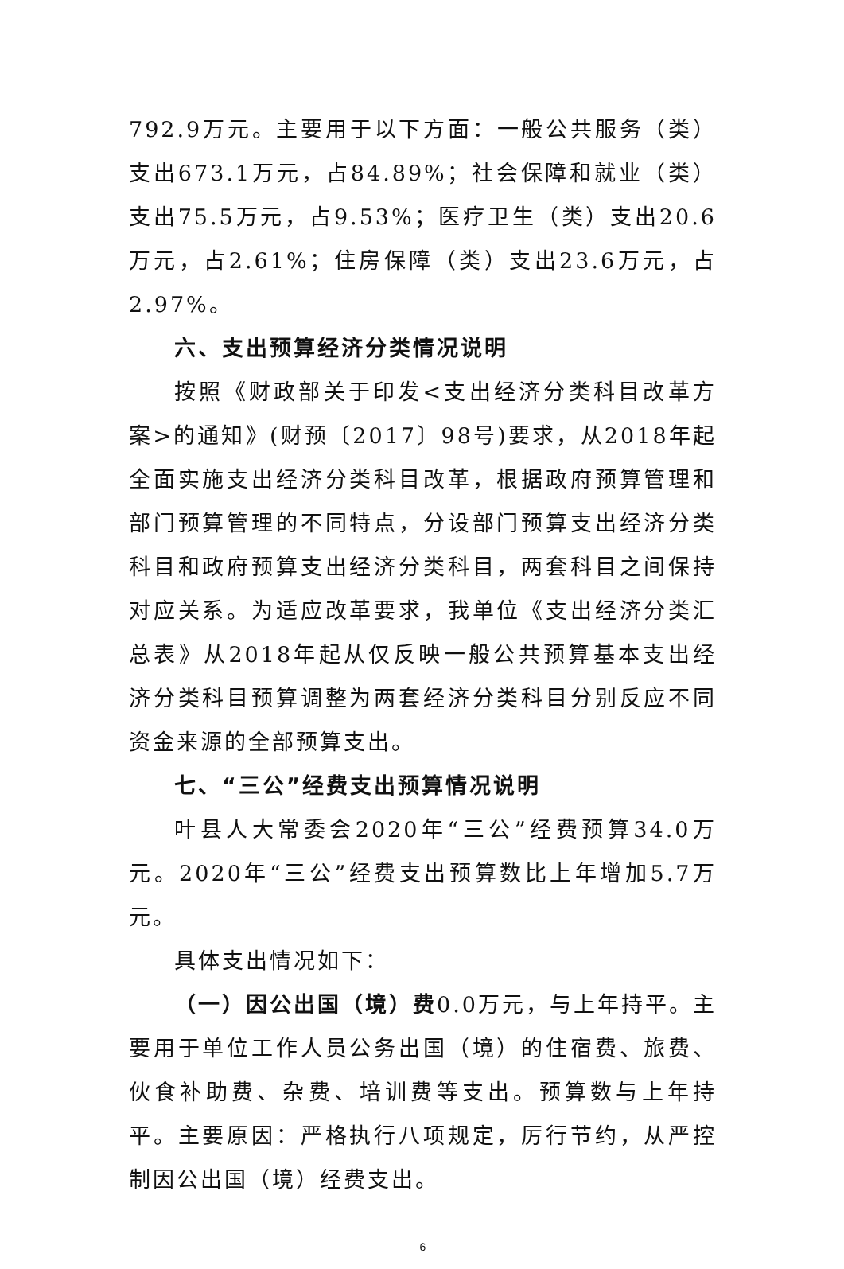792.9万元。主要用于以下方面：一般公共服务（类）支出673.1万元，占84.89%；社会保障和就业（类）支出75.5万元，占9.53%；医疗卫生（类）支出20.6万元，占2.61%；住房保障（类）支出23.6万元，占2.97%。
六、支出预算经济分类情况说明
按照《财政部关于印发<支出经济分类科目改革方案>的通知》(财预〔2017〕98号)要求，从2018年起全面实施支出经济分类科目改革，根据政府预算管理和部门预算管理的不同特点，分设部门预算支出经济分类科目和政府预算支出经济分类科目，两套科目之间保持对应关系。为适应改革要求，我单位《支出经济分类汇总表》从2018年起从仅反映一般公共预算基本支出经济分类科目预算调整为两套经济分类科目分别反应不同资金来源的全部预算支出。
七、“三公”经费支出预算情况说明
叶县人大常委会2020年“三公”经费预算34.0万元。2020年“三公”经费支出预算数比上年增加5.7万元。
具体支出情况如下：
（一）因公出国（境）费0.0万元，与上年持平。主要用于单位工作人员公务出国（境）的住宿费、旅费、伙食补助费、杂费、培训费等支出。预算数与上年持平。主要原因：严格执行八项规定，厉行节约，从严控制因公出国（境）经费支出。
6